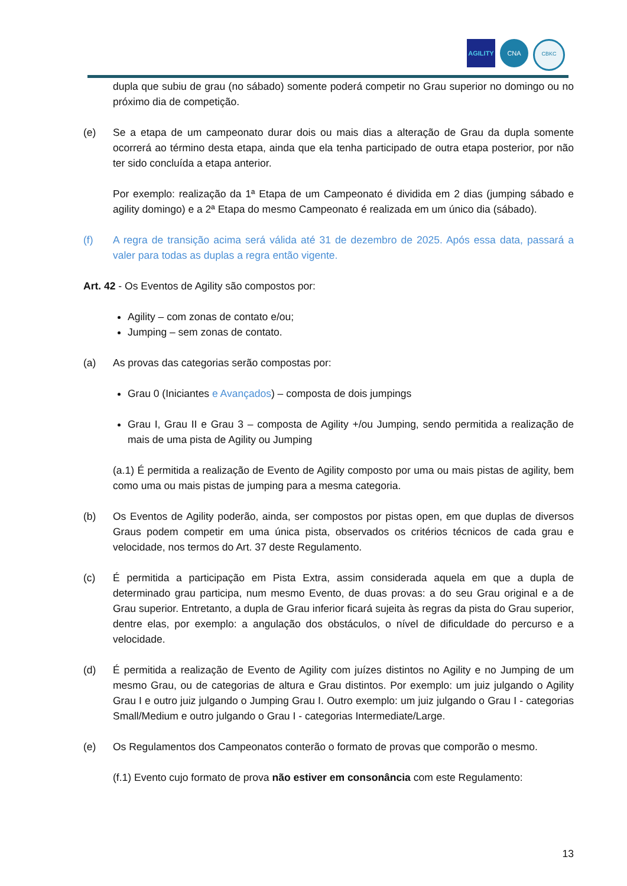AGILITY CNA
CBKC
dupla que subiu de grau (no sábado) somente poderá competir no Grau superior no domingo ou no próximo dia de competição.
(e) Se a etapa de um campeonato durar dois ou mais dias a alteração de Grau da dupla somente ocorrerá ao término desta etapa, ainda que ela tenha participado de outra etapa posterior, por não ter sido concluída a etapa anterior.
Por exemplo: realização da 1ª Etapa de um Campeonato é dividida em 2 dias (jumping sábado e agility domingo) e a 2ª Etapa do mesmo Campeonato é realizada em um único dia (sábado).
(f) A regra de transição acima será válida até 31 de dezembro de 2025. Após essa data, passará a valer para todas as duplas a regra então vigente.
Art. 42 - Os Eventos de Agility são compostos por:
Agility – com zonas de contato e/ou;
Jumping – sem zonas de contato.
(a) As provas das categorias serão compostas por:
Grau 0 (Iniciantes e Avançados) – composta de dois jumpings
Grau I, Grau II e Grau 3 – composta de Agility +/ou Jumping, sendo permitida a realização de mais de uma pista de Agility ou Jumping
(a.1) É permitida a realização de Evento de Agility composto por uma ou mais pistas de agility, bem como uma ou mais pistas de jumping para a mesma categoria.
(b) Os Eventos de Agility poderão, ainda, ser compostos por pistas open, em que duplas de diversos Graus podem competir em uma única pista, observados os critérios técnicos de cada grau e velocidade, nos termos do Art. 37 deste Regulamento.
(c) É permitida a participação em Pista Extra, assim considerada aquela em que a dupla de determinado grau participa, num mesmo Evento, de duas provas: a do seu Grau original e a de Grau superior. Entretanto, a dupla de Grau inferior ficará sujeita às regras da pista do Grau superior, dentre elas, por exemplo: a angulação dos obstáculos, o nível de dificuldade do percurso e a velocidade.
(d) É permitida a realização de Evento de Agility com juízes distintos no Agility e no Jumping de um mesmo Grau, ou de categorias de altura e Grau distintos. Por exemplo: um juiz julgando o Agility Grau I e outro juiz julgando o Jumping Grau I. Outro exemplo: um juiz julgando o Grau I - categorias Small/Medium e outro julgando o Grau I - categorias Intermediate/Large.
(e) Os Regulamentos dos Campeonatos conterão o formato de provas que comporão o mesmo.
(f.1) Evento cujo formato de prova não estiver em consonância com este Regulamento:
13